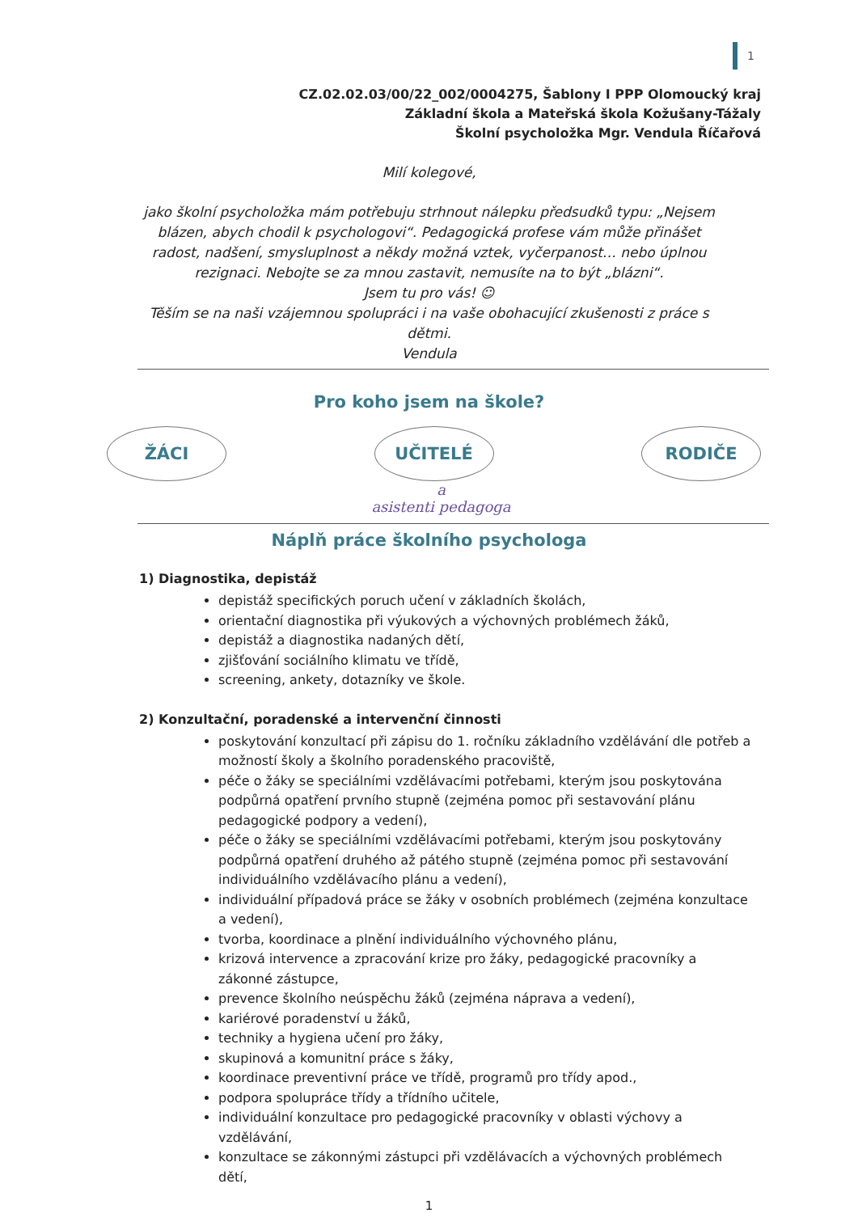1
CZ.02.02.03/00/22_002/0004275, Šablony I PPP Olomoucký kraj
Základní škola a Mateřská škola Kožušany-Tážaly
Školní psycholožka Mgr. Vendula Říčařová
Milí kolegové,
jako školní psycholožka mám potřebuju strhnout nálepku předsudků typu: „Nejsem blázen, abych chodil k psychologovi“. Pedagogická profese vám může přinášet radost, nadšení, smysluplnost a někdy možná vztek, vyčerpanost… nebo úplnou rezignaci. Nebojte se za mnou zastavit, nemusíte na to být „blázni“.
Jsem tu pro vás! ☺
Těším se na naši vzájemnou spolupráci i na vaše obohacující zkušenosti z práce s dětmi.
Vendula
Pro koho jsem na škole?
ŽÁCI UČITELÉ RODIČE
a
asistenti pedagoga
Náplň práce školního psychologa
1) Diagnostika, depistáž
depistáž specifických poruch učení v základních školách,
orientační diagnostika při výukových a výchovných problémech žáků,
depistáž a diagnostika nadaných dětí,
zjišťování sociálního klimatu ve třídě,
screening, ankety, dotazníky ve škole.
2) Konzultační, poradenské a intervenční činnosti
poskytování konzultací při zápisu do 1. ročníku základního vzdělávání dle potřeb a možností školy a školního poradenského pracoviště,
péče o žáky se speciálními vzdělávacími potřebami, kterým jsou poskytována podpůrná opatření prvního stupně (zejména pomoc při sestavování plánu pedagogické podpory a vedení),
péče o žáky se speciálními vzdělávacími potřebami, kterým jsou poskytovány podpůrná opatření druhého až pátého stupně (zejména pomoc při sestavování individuálního vzdělávacího plánu a vedení),
individuální případová práce se žáky v osobních problémech (zejména konzultace a vedení),
tvorba, koordinace a plnění individuálního výchovného plánu,
krizová intervence a zpracování krize pro žáky, pedagogické pracovníky a zákonné zástupce,
prevence školního neúspěchu žáků (zejména náprava a vedení),
kariérové poradenství u žáků,
techniky a hygiena učení pro žáky,
skupinová a komunitní práce s žáky,
koordinace preventivní práce ve třídě, programů pro třídy apod.,
podpora spolupráce třídy a třídního učitele,
individuální konzultace pro pedagogické pracovníky v oblasti výchovy a vzdělávání,
konzultace se zákonnými zástupci při vzdělávacích a výchovných problémech dětí,
1